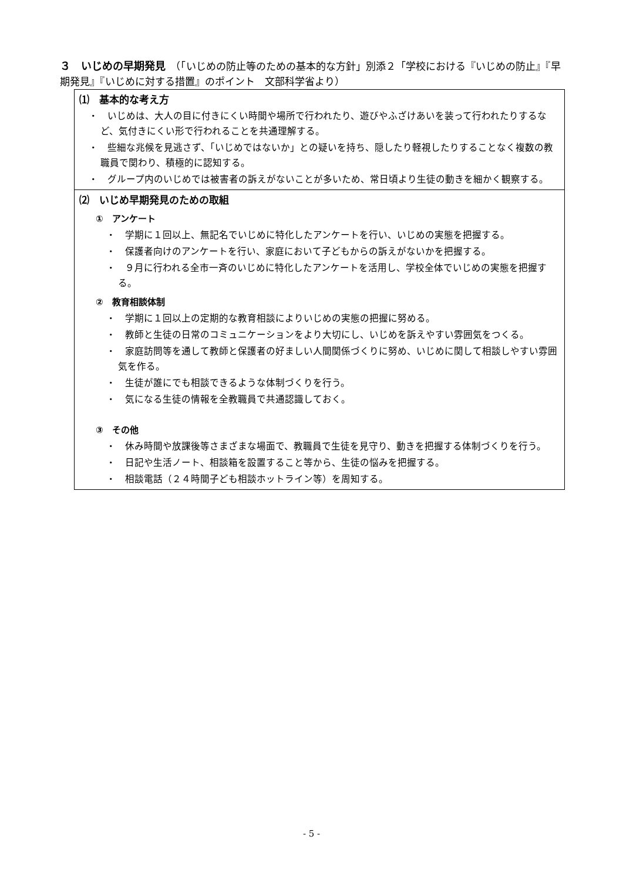３　いじめの早期発見　（「いじめの防止等のための基本的な方針」別添２「学校における『いじめの防止』『早期発見』『いじめに対する措置』のポイント　文部科学省より）
⑴　基本的な考え方
・　いじめは、大人の目に付きにくい時間や場所で行われたり、遊びやふざけあいを装って行われたりするなど、気付きにくい形で行われることを共通理解する。
・　些細な兆候を見逃さず、「いじめではないか」との疑いを持ち、隠したり軽視したりすることなく複数の教職員で関わり、積極的に認知する。
・　グループ内のいじめでは被害者の訴えがないことが多いため、常日頃より生徒の動きを細かく観察する。
⑵　いじめ早期発見のための取組
①　アンケート
・　学期に１回以上、無記名でいじめに特化したアンケートを行い、いじめの実態を把握する。
・　保護者向けのアンケートを行い、家庭において子どもからの訴えがないかを把握する。
・　９月に行われる全市一斉のいじめに特化したアンケートを活用し、学校全体でいじめの実態を把握する。
②　教育相談体制
・　学期に１回以上の定期的な教育相談によりいじめの実態の把握に努める。
・　教師と生徒の日常のコミュニケーションをより大切にし、いじめを訴えやすい雰囲気をつくる。
・　家庭訪問等を通して教師と保護者の好ましい人間関係づくりに努め、いじめに関して相談しやすい雰囲気を作る。
・　生徒が誰にでも相談できるような体制づくりを行う。
・　気になる生徒の情報を全教職員で共通認識しておく。
③　その他
・　休み時間や放課後等さまざまな場面で、教職員で生徒を見守り、動きを把握する体制づくりを行う。
・　日記や生活ノート、相談箱を設置すること等から、生徒の悩みを把握する。
・　相談電話（２４時間子ども相談ホットライン等）を周知する。
- 5 -